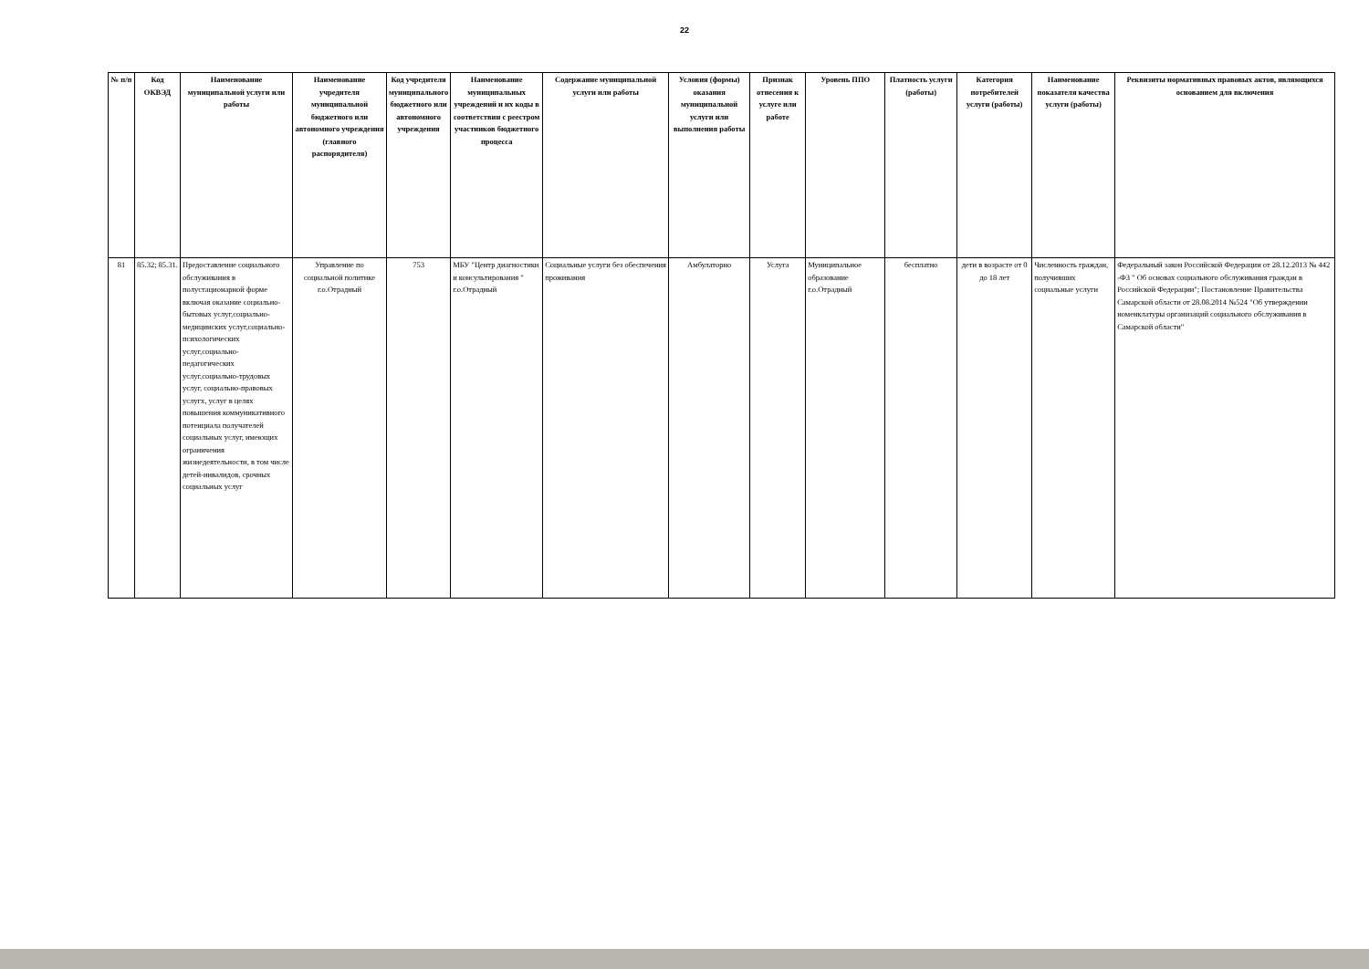22
| № п/п | Код ОКВЭД | Наименование муниципальной услуги или работы | Наименование учредителя муниципальной бюджетного или автономного учреждения (главного распорядителя) | Код учредителя муниципального бюджетного или автономного учреждения | Наименование муниципальных учреждений и их коды в соответствии с реестром участников бюджетного процесса | Содержание муниципальной услуги или работы | Условия (формы) оказания муниципальной услуги или выполнения работы | Признак отнесения к услуге или работе | Уровень ППО | Платность услуги (работы) | Категория потребителей услуги (работы) | Наименование показателя качества услуги (работы) | Реквизиты нормативных правовых актов, являющихся основанием для включения |
| --- | --- | --- | --- | --- | --- | --- | --- | --- | --- | --- | --- | --- | --- |
| 81 | 85.32; 85.31. | Предоставление социального обслуживания в полустационарной форме включая оказание социально-бытовых услуг,социально-медицинских услуг,социально-психологических услуг,социально-педагогических услуг,социально-трудовых услуг, социально-правовых услугх, услуг в целях повышения коммуникативного потенциала получателей социальных услуг, имеющих ограничения жизнедеятельности, в том числе детей-инвалидов, срочных социальных услуг | Управление по социальной политике г.о.Отрадный | 753 | МБУ "Центр диагностики и консультирования " г.о.Отрадный | Социальные услуги без обеспечения проживания | Амбулаторно | Услуга | Муниципальное образование г.о.Отрадный | бесплатно | дети в возрасте от 0 до 18 лет | Численность граждан, получивших социальные услуги | Федеральный закон Российской Федерации от 28.12.2013 № 442 -ФЗ " Об основах социального обслуживания граждан в Российской Федерации"; Постановление Правительства Самарской области от 28.08.2014 №524 "Об утверждении номенклатуры организаций социального обслуживания в Самарской области" |